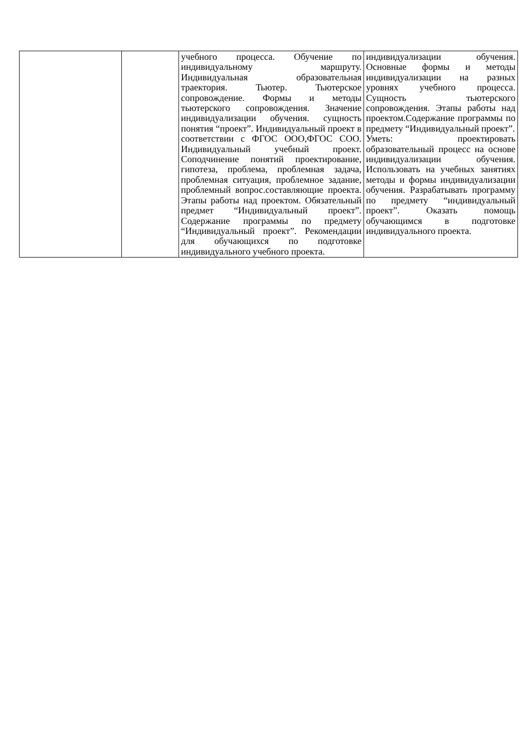| | | учебного процесса. Обучение по индивидуальному маршруту. Индивидуальная образовательная траектория. Тьютер. Тьютерское сопровождение. Формы и методы тьютерского сопровождения. Значение индивидуализации обучения. сущность понятия “проект”. Индивидуальный проект в соответствии с ФГОС ООО,ФГОС СОО. Индивидуальный учебный проект. Соподчинение понятий проектирование, гипотеза, проблема, проблемная задача, проблемная ситуация, проблемное задание, проблемный вопрос.составляющие проекта. Этапы работы над проектом. Обязательный предмет “Индивидуальный проект”. Содержание программы по предмету “Индивидуальный проект”. Рекомендации для обучающихся по подготовке индивидуального учебного проекта. | индивидуализации обучения. Основные формы и методы индивидуализации на разных уровнях учебного процесса. Сущность тьютерского сопровождения. Этапы работы над проектом.Содержание программы по предмету “Индивидуальный проект”. Уметь: проектировать образовательный процесс на основе индивидуализации обучения. Использовать на учебных занятиях методы и формы индивидуализации обучения. Разрабатывать программу по предмету “индивидуальный проект”. Оказать помощь обучающимся в подготовке индивидуального проекта. |